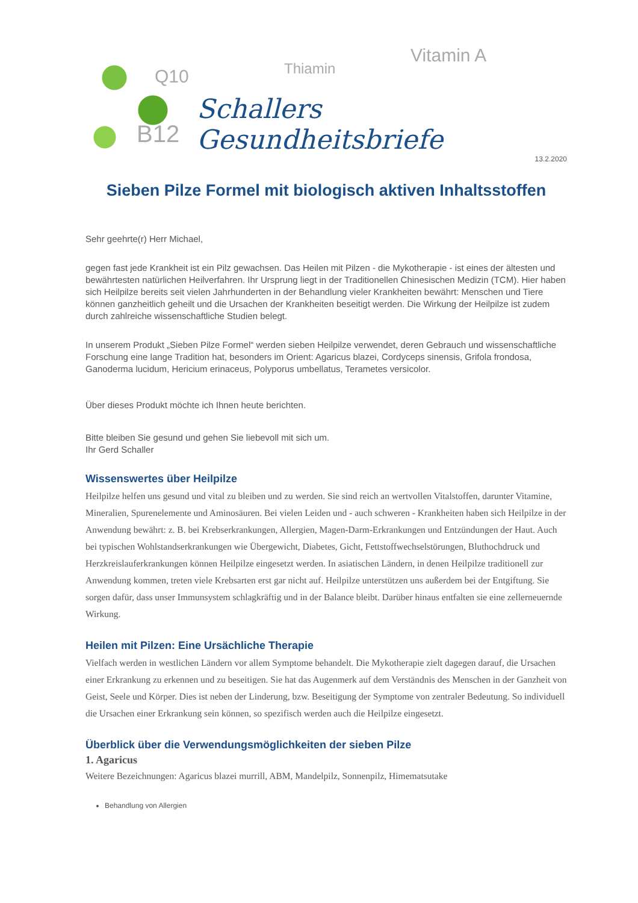Q10 Thiamin
Vitamin A
B12
Schallers Gesundheitsbriefe
13.2.2020
Sieben Pilze Formel mit biologisch aktiven Inhaltsstoffen
Sehr geehrte(r) Herr Michael,
gegen fast jede Krankheit ist ein Pilz gewachsen. Das Heilen mit Pilzen - die Mykotherapie - ist eines der ältesten und bewährtesten natürlichen Heilverfahren. Ihr Ursprung liegt in der Traditionellen Chinesischen Medizin (TCM). Hier haben sich Heilpilze bereits seit vielen Jahrhunderten in der Behandlung vieler Krankheiten bewährt: Menschen und Tiere können ganzheitlich geheilt und die Ursachen der Krankheiten beseitigt werden. Die Wirkung der Heilpilze ist zudem durch zahlreiche wissenschaftliche Studien belegt.
In unserem Produkt „Sieben Pilze Formel“ werden sieben Heilpilze verwendet, deren Gebrauch und wissenschaftliche Forschung eine lange Tradition hat, besonders im Orient: Agaricus blazei, Cordyceps sinensis, Grifola frondosa, Ganoderma lucidum, Hericium erinaceus, Polyporus umbellatus, Terametes versicolor.
Über dieses Produkt möchte ich Ihnen heute berichten.
Bitte bleiben Sie gesund und gehen Sie liebevoll mit sich um.
Ihr Gerd Schaller
Wissenswertes über Heilpilze
Heilpilze helfen uns gesund und vital zu bleiben und zu werden. Sie sind reich an wertvollen Vitalstoffen, darunter Vitamine, Mineralien, Spurenelemente und Aminosäuren. Bei vielen Leiden und - auch schweren - Krankheiten haben sich Heilpilze in der Anwendung bewährt: z. B. bei Krebserkrankungen, Allergien, Magen-Darm-Erkrankungen und Entzündungen der Haut. Auch bei typischen Wohlstandserkrankungen wie Übergewicht, Diabetes, Gicht, Fettstoffwechselstörungen, Bluthochdruck und Herzkreislauferkrankungen können Heilpilze eingesetzt werden. In asiatischen Ländern, in denen Heilpilze traditionell zur Anwendung kommen, treten viele Krebsarten erst gar nicht auf. Heilpilze unterstützen uns außerdem bei der Entgiftung. Sie sorgen dafür, dass unser Immunsystem schlagkräftig und in der Balance bleibt. Darüber hinaus entfalten sie eine zellerneuernde Wirkung.
Heilen mit Pilzen: Eine Ursächliche Therapie
Vielfach werden in westlichen Ländern vor allem Symptome behandelt. Die Mykotherapie zielt dagegen darauf, die Ursachen einer Erkrankung zu erkennen und zu beseitigen. Sie hat das Augenmerk auf dem Verständnis des Menschen in der Ganzheit von Geist, Seele und Körper. Dies ist neben der Linderung, bzw. Beseitigung der Symptome von zentraler Bedeutung. So individuell die Ursachen einer Erkrankung sein können, so spezifisch werden auch die Heilpilze eingesetzt.
Überblick über die Verwendungsmöglichkeiten der sieben Pilze
1. Agaricus
Weitere Bezeichnungen: Agaricus blazei murrill, ABM, Mandelpilz, Sonnenpilz, Himematsutake
Behandlung von Allergien